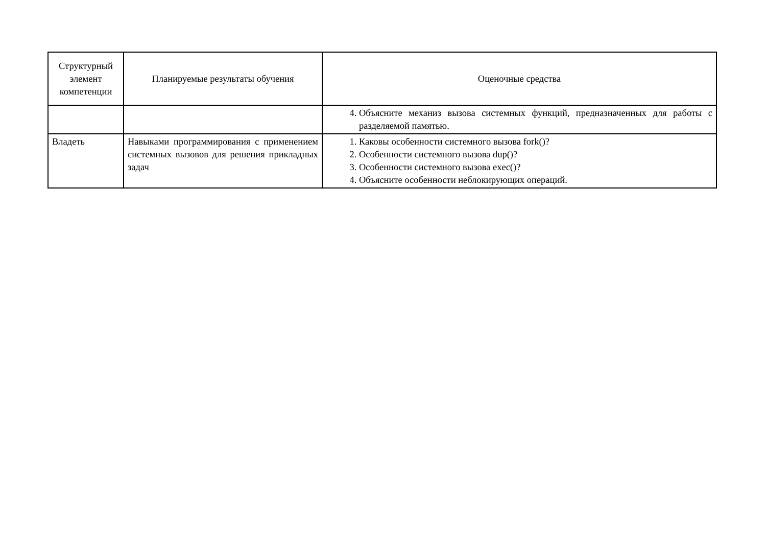| Структурный элемент компетенции | Планируемые результаты обучения | Оценочные средства |
| --- | --- | --- |
| | | 4. Объясните механиз вызова системных функций, предназначенных для работы с разделяемой памятью. |
| Владеть | Навыками программирования с применением системных вызовов для решения прикладных задач | 1. Каковы особенности системного вызова fork()? 2. Особенности системного вызова dup()? 3. Особенности системного вызова exec()? 4. Объясните особенности неблокирующих операций. |